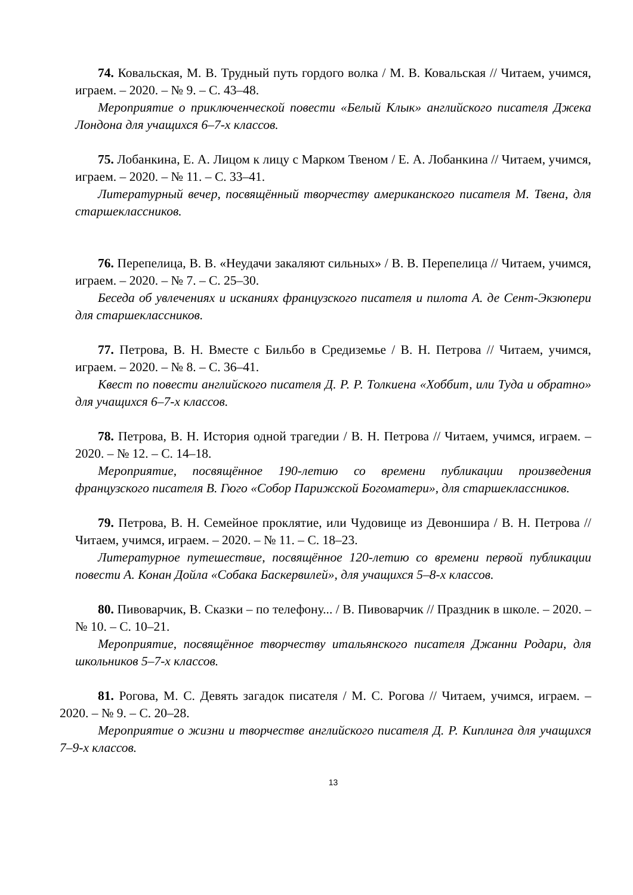74. Ковальская, М. В. Трудный путь гордого волка / М. В. Ковальская // Читаем, учимся, играем. – 2020. – № 9. – С. 43–48.
Мероприятие о приключенческой повести «Белый Клык» английского писателя Джека Лондона для учащихся 6–7-х классов.
75. Лобанкина, Е. А. Лицом к лицу с Марком Твеном / Е. А. Лобанкина // Читаем, учимся, играем. – 2020. – № 11. – С. 33–41.
Литературный вечер, посвящённый творчеству американского писателя М. Твена, для старшеклассников.
76. Перепелица, В. В. «Неудачи закаляют сильных» / В. В. Перепелица // Читаем, учимся, играем. – 2020. – № 7. – С. 25–30.
Беседа об увлечениях и исканиях французского писателя и пилота А. де Сент-Экзюпери для старшеклассников.
77. Петрова, В. Н. Вместе с Бильбо в Средиземье / В. Н. Петрова // Читаем, учимся, играем. – 2020. – № 8. – С. 36–41.
Квест по повести английского писателя Д. Р. Р. Толкиена «Хоббит, или Туда и обратно» для учащихся 6–7-х классов.
78. Петрова, В. Н. История одной трагедии / В. Н. Петрова // Читаем, учимся, играем. – 2020. – № 12. – С. 14–18.
Мероприятие, посвящённое 190-летию со времени публикации произведения французского писателя В. Гюго «Собор Парижской Богоматери», для старшеклассников.
79. Петрова, В. Н. Семейное проклятие, или Чудовище из Девоншира / В. Н. Петрова // Читаем, учимся, играем. – 2020. – № 11. – С. 18–23.
Литературное путешествие, посвящённое 120-летию со времени первой публикации повести А. Конан Дойла «Собака Баскервилей», для учащихся 5–8-х классов.
80. Пивоварчик, В. Сказки – по телефону... / В. Пивоварчик // Праздник в школе. – 2020. – № 10. – С. 10–21.
Мероприятие, посвящённое творчеству итальянского писателя Джанни Родари, для школьников 5–7-х классов.
81. Рогова, М. С. Девять загадок писателя / М. С. Рогова // Читаем, учимся, играем. – 2020. – № 9. – С. 20–28.
Мероприятие о жизни и творчестве английского писателя Д. Р. Киплинга для учащихся 7–9-х классов.
13